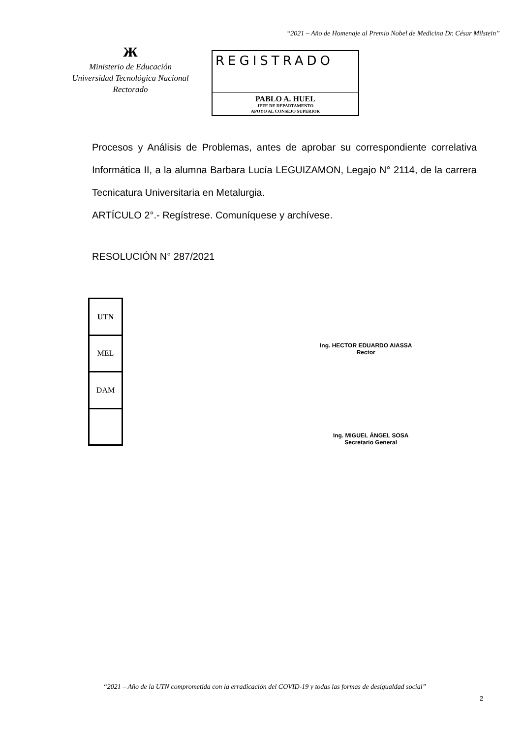“2021 – Año de Homenaje al Premio Nobel de Medicina Dr. César Milstein”
ж
Ministerio de Educación
Universidad Tecnológica Nacional
Rectorado
REGISTRADO
PABLO A. HUEL
JEFE DE DEPARTAMENTO
APOYO AL CONSEJO SUPERIOR
Procesos y Análisis de Problemas, antes de aprobar su correspondiente correlativa Informática II, a la alumna Barbara Lucía LEGUIZAMON, Legajo N° 2114, de la carrera Tecnicatura Universitaria en Metalurgia.
ARTÍCULO 2°.- Regístrese. Comuníquese y archívese.
RESOLUCIÓN N° 287/2021
| UTN |
| MEL |
| DAM |
Ing. HECTOR EDUARDO AIASSA
Rector
Ing. MIGUEL ÁNGEL SOSA
Secretario General
“2021 – Año de la UTN comprometida con la erradicación del COVID-19 y todas las formas de desigualdad social”
2